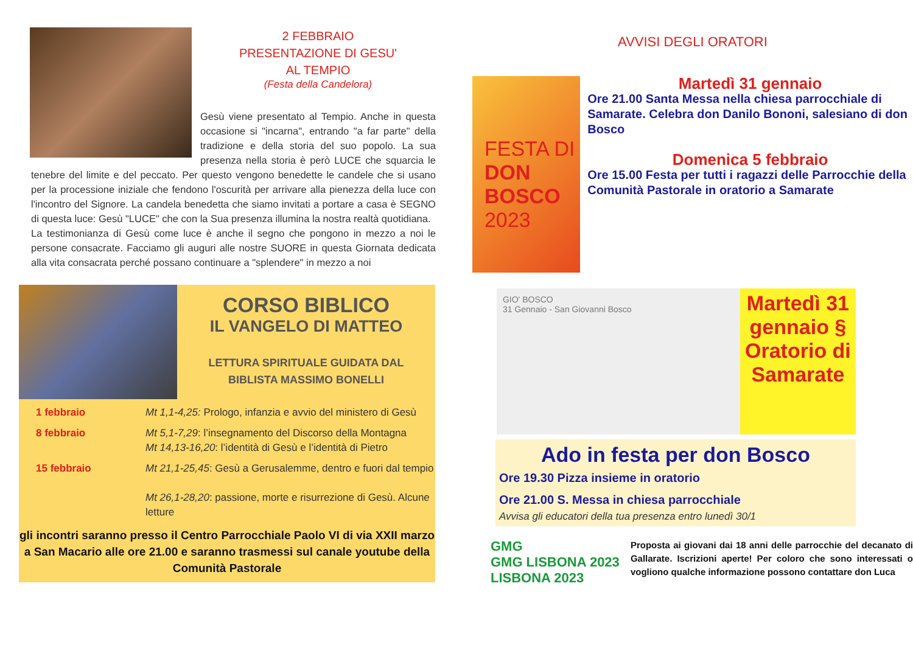2 FEBBRAIO
PRESENTAZIONE DI GESU'
AL TEMPIO
(Festa della Candelora)
Gesù viene presentato al Tempio. Anche in questa occasione si "incarna", entrando "a far parte" della tradizione e della storia del suo popolo. La sua presenza nella storia è però LUCE che squarcia le tenebre del limite e del peccato. Per questo vengono benedette le candele che si usano per la processione iniziale che fendono l'oscurità per arrivare alla pienezza della luce con l'incontro del Signore. La candela benedetta che siamo invitati a portare a casa è SEGNO di questa luce: Gesù "LUCE" che con la Sua presenza illumina la nostra realtà quotidiana.
La testimonianza di Gesù come luce è anche il segno che pongono in mezzo a noi le persone consacrate. Facciamo gli auguri alle nostre SUORE in questa Giornata dedicata alla vita consacrata perché possano continuare a "splendere" in mezzo a noi
CORSO BIBLICO
IL VANGELO DI MATTEO
LETTURA SPIRITUALE GUIDATA DAL
BIBLISTA MASSIMO BONELLI
1 febbraio Mt 1,1-4,25: Prologo, infanzia e avvio del ministero di Gesù
8 febbraio Mt 5,1-7,29: l’insegnamento del Discorso della Montagna
Mt 14,13-16,20: l’identità di Gesù e l’identità di Pietro
15 febbraio Mt 21,1-25,45: Gesù a Gerusalemme, dentro e fuori dal tempio
Mt 26,1-28,20: passione, morte e risurrezione di Gesù. Alcune letture
gli incontri saranno presso il Centro Parrocchiale Paolo VI di via XXII marzo a San Macario alle ore 21.00 e saranno trasmessi sul canale youtube della Comunità Pastorale
AVVISI DEGLI ORATORI
FESTA DI
DON BOSCO
2023
Martedì 31 gennaio
Ore 21.00 Santa Messa nella chiesa parrocchiale di Samarate. Celebra don Danilo Bononi, salesiano di don Bosco
Domenica 5 febbraio
Ore 15.00 Festa per tutti i ragazzi delle Parrocchie della Comunità Pastorale in oratorio a Samarate
GIO' BOSCO
31 Gennaio - San Giovanni Bosco
Martedì 31 gennaio §
Oratorio di Samarate
Ado in festa per don Bosco
Ore 19.30 Pizza insieme in oratorio
Ore 21.00 S. Messa in chiesa parrocchiale
Avvisa gli educatori della tua presenza entro lunedì 30/1
GMG
GMG LISBONA 2023
LISBONA 2023
Proposta ai giovani dai 18 anni delle parrocchie del decanato di Gallarate. Iscrizioni aperte! Per coloro che sono interessati o vogliono qualche informazione possono contattare don Luca